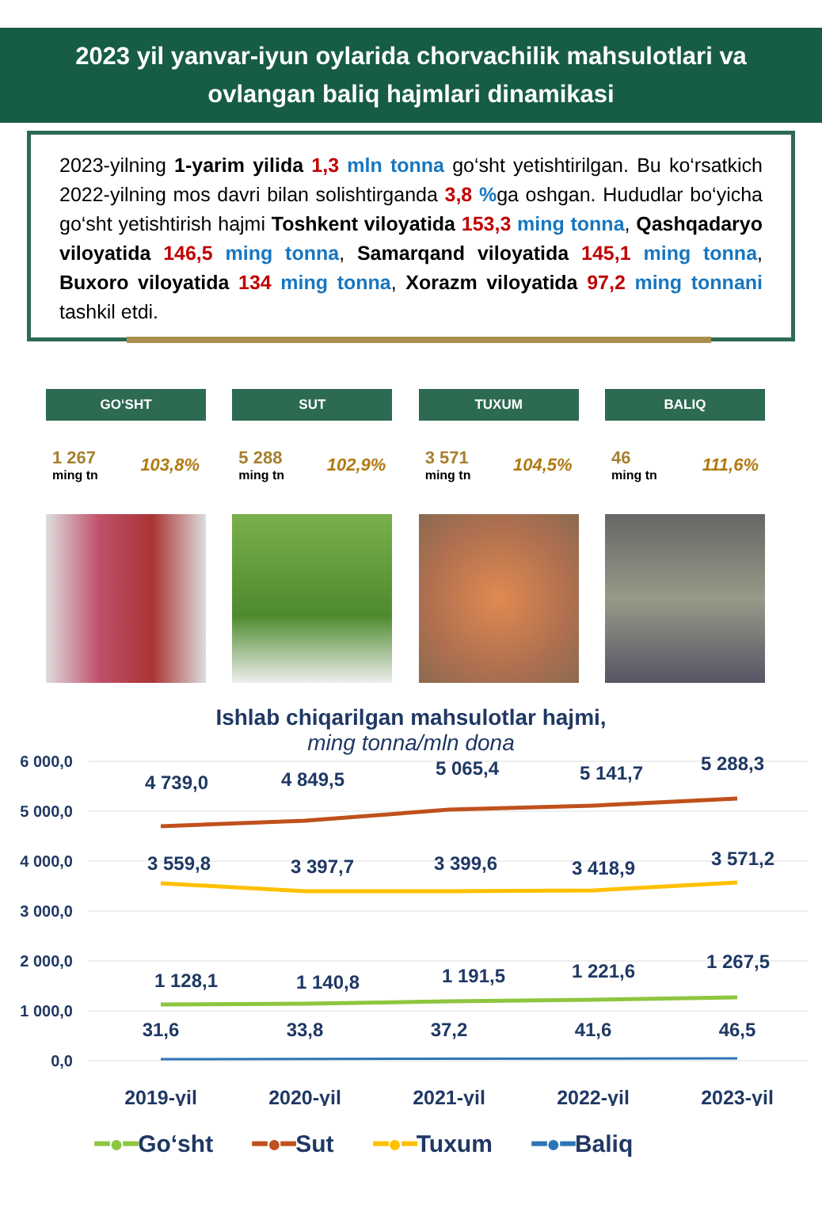2023 yil yanvar-iyun oylarida chorvachilik mahsulotlari va
ovlangan baliq hajmlari dinamikasi
2023-yilning 1-yarim yilida 1,3 mln tonna go‘sht yetishtirilgan. Bu ko‘rsatkich 2022-yilning mos davri bilan solishtirganda 3,8 % ga oshgan. Hududlar bo‘yicha go‘sht yetishtirish hajmi Toshkent viloyatida 153,3 ming tonna, Qashqadaryo viloyatida 146,5 ming tonna, Samarqand viloyatida 145,1 ming tonna, Buxoro viloyatida 134 ming tonna, Xorazm viloyatida 97,2 ming tonnani tashkil etdi.
GO‘SHT
1 267
ming tn
103,8%
SUT
5 288
ming tn
102,9%
TUXUM
3 571
ming tn
104,5%
BALIQ
46
ming tn
111,6%
Ishlab chiqarilgan mahsulotlar hajmi,
ming tonna/mln dona
6 000,0
5 000,0
4 000,0
3 000,0
2 000,0
1 000,0
0,0
4 739,0
4 849,5
5 065,4
5 141,7
5 288,3
3 559,8
3 397,7
3 399,6
3 418,9
3 571,2
1 128,1
1 140,8
1 191,5
1 221,6
1 267,5
31,6
33,8
37,2
41,6
46,5
2019-yil
2020-yil
2021-yil
2022-yil
2023-yil
━●━Go‘sht ━●━Sut ━●━Tuxum ━●━Baliq